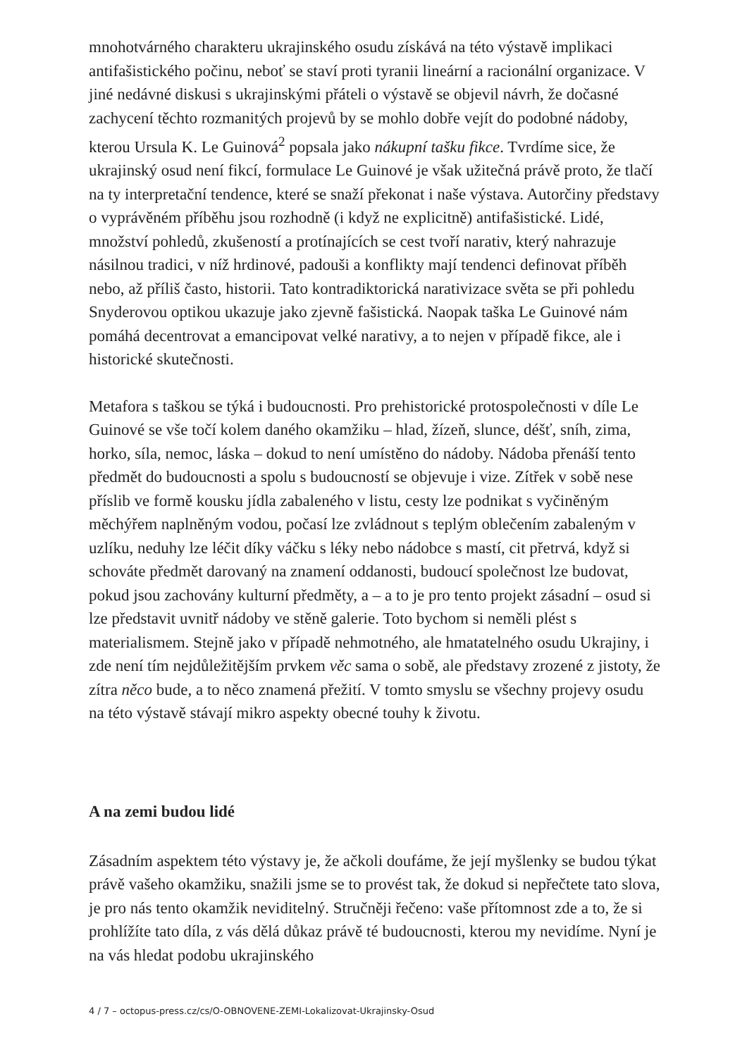mnohotvárného charakteru ukrajinského osudu získává na této výstavě implikaci antifašistického počinu, neboť se staví proti tyranii lineární a racionální organizace. V jiné nedávné diskusi s ukrajinskými přáteli o výstavě se objevil návrh, že dočasné zachycení těchto rozmanitých projevů by se mohlo dobře vejít do podobné nádoby, kterou Ursula K. Le Guinová<sup>2</sup> popsala jako nákupní tašku fikce. Tvrdíme sice, že ukrajinský osud není fikcí, formulace Le Guinové je však užitečná právě proto, že tlačí na ty interpretační tendence, které se snaží překonat i naše výstava. Autorčiny představy o vyprávěném příběhu jsou rozhodně (i když ne explicitně) antifašistické. Lidé, množství pohledů, zkušeností a protínajících se cest tvoří narativ, který nahrazuje násilnou tradici, v níž hrdinové, padouši a konflikty mají tendenci definovat příběh nebo, až příliš často, historii. Tato kontradiktorická narativizace světa se při pohledu Snyderovou optikou ukazuje jako zjevně fašistická. Naopak taška Le Guinové nám pomáhá decentrovat a emancipovat velké narativy, a to nejen v případě fikce, ale i historické skutečnosti.
Metafora s taškou se týká i budoucnosti. Pro prehistorické protospolečnosti v díle Le Guinové se vše točí kolem daného okamžiku – hlad, žízeň, slunce, déšť, sníh, zima, horko, síla, nemoc, láska – dokud to není umístěno do nádoby. Nádoba přenáší tento předmět do budoucnosti a spolu s budoucností se objevuje i vize. Zítřek v sobě nese příslib ve formě kousku jídla zabaleného v listu, cesty lze podnikat s vyčiněným měchýřem naplněným vodou, počasí lze zvládnout s teplým oblečením zabaleným v uzlíku, neduhy lze léčit díky váčku s léky nebo nádobce s mastí, cit přetrvá, když si schováte předmět darovaný na znamení oddanosti, budoucí společnost lze budovat, pokud jsou zachovány kulturní předměty, a – a to je pro tento projekt zásadní – osud si lze představit uvnitř nádoby ve stěně galerie. Toto bychom si neměli plést s materialismem. Stejně jako v případě nehmotného, ale hmatatelného osudu Ukrajiny, i zde není tím nejdůležitějším prvkem věc sama o sobě, ale představy zrozené z jistoty, že zítra něco bude, a to něco znamená přežití. V tomto smyslu se všechny projevy osudu na této výstavě stávají mikro aspekty obecné touhy k životu.
A na zemi budou lidé
Zásadním aspektem této výstavy je, že ačkoli doufáme, že její myšlenky se budou týkat právě vašeho okamžiku, snažili jsme se to provést tak, že dokud si nepřečtete tato slova, je pro nás tento okamžik neviditelný. Stručněji řečeno: vaše přítomnost zde a to, že si prohlížíte tato díla, z vás dělá důkaz právě té budoucnosti, kterou my nevidíme. Nyní je na vás hledat podobu ukrajinského
4 / 7 – octopus-press.cz/cs/O-OBNOVENE-ZEMI-Lokalizovat-Ukrajinsky-Osud